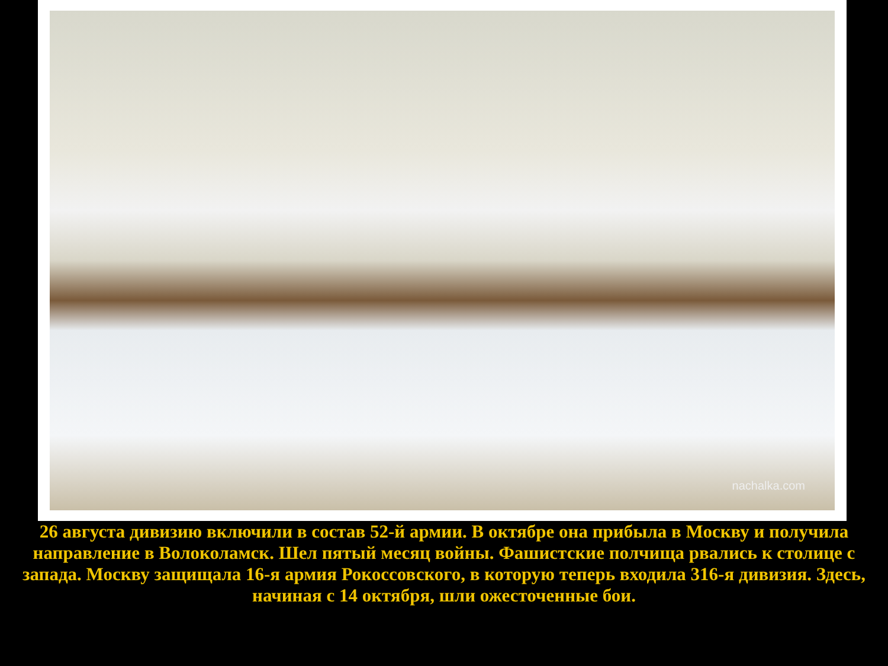nachalka.com
26 августа дивизию включили в состав 52-й армии. В октябре она прибыла в Москву и получила направление в Волоколамск. Шел пятый месяц войны. Фашистские полчища рвались к столице с запада. Москву защищала 16-я армия Рокоссовского, в которую теперь входила 316-я дивизия. Здесь, начиная с 14 октября, шли ожесточенные бои.